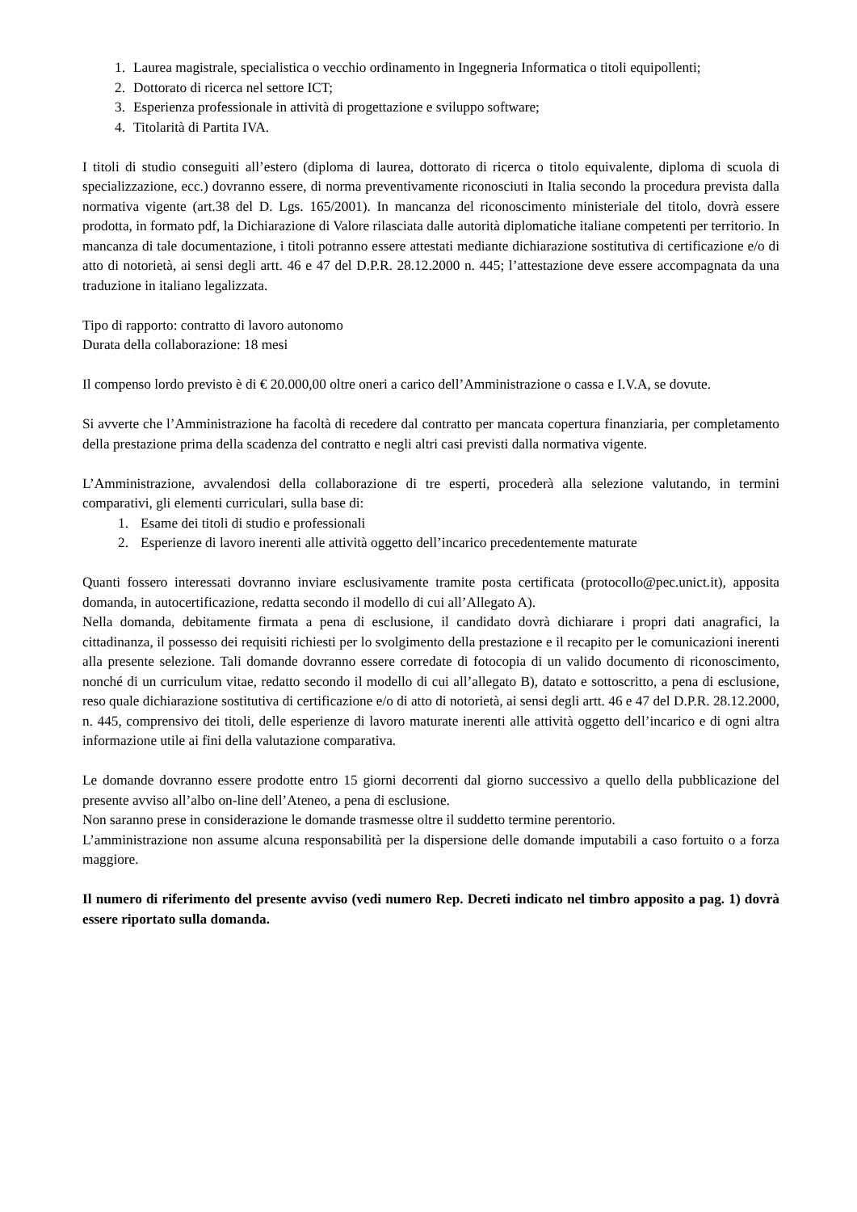1. Laurea magistrale, specialistica o vecchio ordinamento in Ingegneria Informatica o titoli equipollenti;
2. Dottorato di ricerca nel settore ICT;
3. Esperienza professionale in attività di progettazione e sviluppo software;
4. Titolarità di Partita IVA.
I titoli di studio conseguiti all’estero (diploma di laurea, dottorato di ricerca o titolo equivalente, diploma di scuola di specializzazione, ecc.) dovranno essere, di norma preventivamente riconosciuti in Italia secondo la procedura prevista dalla normativa vigente (art.38 del D. Lgs. 165/2001). In mancanza del riconoscimento ministeriale del titolo, dovrà essere prodotta, in formato pdf, la Dichiarazione di Valore rilasciata dalle autorità diplomatiche italiane competenti per territorio. In mancanza di tale documentazione, i titoli potranno essere attestati mediante dichiarazione sostitutiva di certificazione e/o di atto di notorietà, ai sensi degli artt. 46 e 47 del D.P.R. 28.12.2000 n. 445; l’attestazione deve essere accompagnata da una traduzione in italiano legalizzata.
Tipo di rapporto: contratto di lavoro autonomo
Durata della collaborazione: 18 mesi
Il compenso lordo previsto è di € 20.000,00 oltre oneri a carico dell’Amministrazione o cassa e I.V.A, se dovute.
Si avverte che l’Amministrazione ha facoltà di recedere dal contratto per mancata copertura finanziaria, per completamento della prestazione prima della scadenza del contratto e negli altri casi previsti dalla normativa vigente.
L’Amministrazione, avvalendosi della collaborazione di tre esperti, procederà alla selezione valutando, in termini comparativi, gli elementi curriculari, sulla base di:
1. Esame dei titoli di studio e professionali
2. Esperienze di lavoro inerenti alle attività oggetto dell’incarico precedentemente maturate
Quanti fossero interessati dovranno inviare esclusivamente tramite posta certificata (protocollo@pec.unict.it), apposita domanda, in autocertificazione, redatta secondo il modello di cui all’Allegato A).
Nella domanda, debitamente firmata a pena di esclusione, il candidato dovrà dichiarare i propri dati anagrafici, la cittadinanza, il possesso dei requisiti richiesti per lo svolgimento della prestazione e il recapito per le comunicazioni inerenti alla presente selezione. Tali domande dovranno essere corredate di fotocopia di un valido documento di riconoscimento, nonché di un curriculum vitae, redatto secondo il modello di cui all’allegato B), datato e sottoscritto, a pena di esclusione, reso quale dichiarazione sostitutiva di certificazione e/o di atto di notorietà, ai sensi degli artt. 46 e 47 del D.P.R. 28.12.2000, n. 445, comprensivo dei titoli, delle esperienze di lavoro maturate inerenti alle attività oggetto dell’incarico e di ogni altra informazione utile ai fini della valutazione comparativa.
Le domande dovranno essere prodotte entro 15 giorni decorrenti dal giorno successivo a quello della pubblicazione del presente avviso all’albo on-line dell’Ateneo, a pena di esclusione.
Non saranno prese in considerazione le domande trasmesse oltre il suddetto termine perentorio.
L’amministrazione non assume alcuna responsabilità per la dispersione delle domande imputabili a caso fortuito o a forza maggiore.
Il numero di riferimento del presente avviso (vedi numero Rep. Decreti indicato nel timbro apposito a pag. 1) dovrà essere riportato sulla domanda.